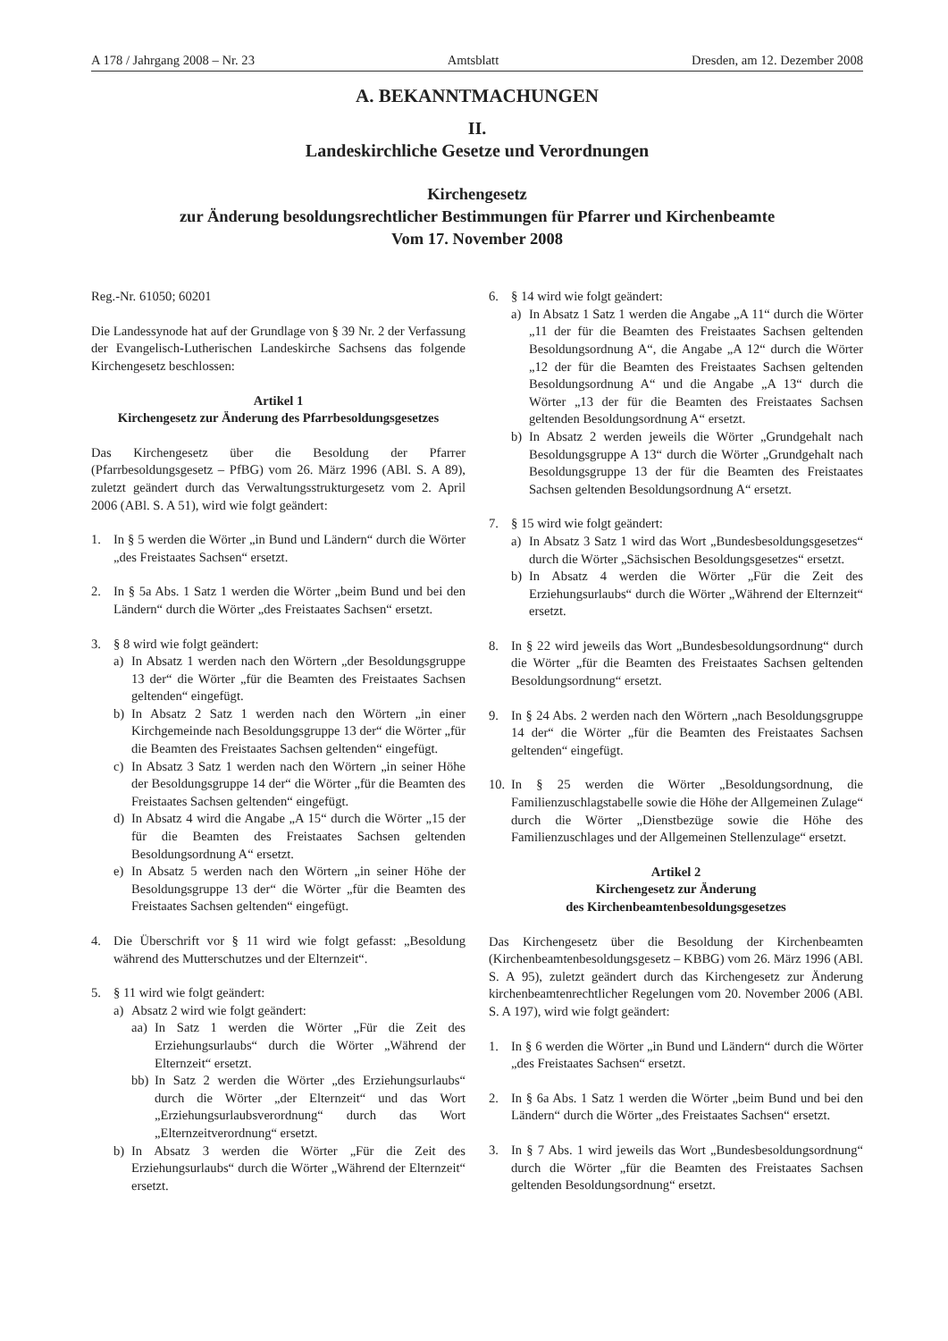A 178 / Jahrgang 2008 – Nr. 23 Amtsblatt Dresden, am 12. Dezember 2008
A. BEKANNTMACHUNGEN
II.
Landeskirchliche Gesetze und Verordnungen
Kirchengesetz
zur Änderung besoldungsrechtlicher Bestimmungen für Pfarrer und Kirchenbeamte
Vom 17. November 2008
Reg.-Nr. 61050; 60201
Die Landessynode hat auf der Grundlage von § 39 Nr. 2 der Verfassung der Evangelisch-Lutherischen Landeskirche Sachsens das folgende Kirchengesetz beschlossen:
Artikel 1
Kirchengesetz zur Änderung des Pfarrbesoldungsgesetzes
Das Kirchengesetz über die Besoldung der Pfarrer (Pfarrbesoldungsgesetz – PfBG) vom 26. März 1996 (ABl. S. A 89), zuletzt geändert durch das Verwaltungsstrukturgesetz vom 2. April 2006 (ABl. S. A 51), wird wie folgt geändert:
1. In § 5 werden die Wörter „in Bund und Ländern“ durch die Wörter „des Freistaates Sachsen“ ersetzt.
2. In § 5a Abs. 1 Satz 1 werden die Wörter „beim Bund und bei den Ländern“ durch die Wörter „des Freistaates Sachsen“ ersetzt.
3. § 8 wird wie folgt geändert:
a) In Absatz 1 werden nach den Wörtern „der Besoldungsgruppe 13 der“ die Wörter „für die Beamten des Freistaates Sachsen geltenden“ eingefügt.
b) In Absatz 2 Satz 1 werden nach den Wörtern „in einer Kirchgemeinde nach Besoldungsgruppe 13 der“ die Wörter „für die Beamten des Freistaates Sachsen geltenden“ eingefügt.
c) In Absatz 3 Satz 1 werden nach den Wörtern „in seiner Höhe der Besoldungsgruppe 14 der“ die Wörter „für die Beamten des Freistaates Sachsen geltenden“ eingefügt.
d) In Absatz 4 wird die Angabe „A 15“ durch die Wörter „15 der für die Beamten des Freistaates Sachsen geltenden Besoldungsordnung A“ ersetzt.
e) In Absatz 5 werden nach den Wörtern „in seiner Höhe der Besoldungsgruppe 13 der“ die Wörter „für die Beamten des Freistaates Sachsen geltenden“ eingefügt.
4. Die Überschrift vor § 11 wird wie folgt gefasst: „Besoldung während des Mutterschutzes und der Elternzeit“.
5. § 11 wird wie folgt geändert:
a) Absatz 2 wird wie folgt geändert:
aa)
In Satz 1 werden die Wörter „Für die Zeit des Erziehungsurlaubs“ durch die Wörter „Während der Elternzeit“ ersetzt.
bb)
In Satz 2 werden die Wörter „des Erziehungsurlaubs“ durch die Wörter „der Elternzeit“ und das Wort „Erziehungsurlaubsverordnung“ durch das Wort „Elternzeitverordnung“ ersetzt.
b) In Absatz 3 werden die Wörter „Für die Zeit des Erziehungsurlaubs“ durch die Wörter „Während der Elternzeit“ ersetzt.
6. § 14 wird wie folgt geändert:
a) In Absatz 1 Satz 1 werden die Angabe „A 11“ durch die Wörter „11 der für die Beamten des Freistaates Sachsen geltenden Besoldungsordnung A“, die Angabe „A 12“ durch die Wörter „12 der für die Beamten des Freistaates Sachsen geltenden Besoldungsordnung A“ und die Angabe „A 13“ durch die Wörter „13 der für die Beamten des Freistaates Sachsen geltenden Besoldungsordnung A“ ersetzt.
b) In Absatz 2 werden jeweils die Wörter „Grundgehalt nach Besoldungsgruppe A 13“ durch die Wörter „Grundgehalt nach Besoldungsgruppe 13 der für die Beamten des Freistaates Sachsen geltenden Besoldungsordnung A“ ersetzt.
7. § 15 wird wie folgt geändert:
a) In Absatz 3 Satz 1 wird das Wort „Bundesbesoldungsgesetzes“ durch die Wörter „Sächsischen Besoldungsgesetzes“ ersetzt.
b) In Absatz 4 werden die Wörter „Für die Zeit des Erziehungsurlaubs“ durch die Wörter „Während der Elternzeit“ ersetzt.
8. In § 22 wird jeweils das Wort „Bundesbesoldungsordnung“ durch die Wörter „für die Beamten des Freistaates Sachsen geltenden Besoldungsordnung“ ersetzt.
9. In § 24 Abs. 2 werden nach den Wörtern „nach Besoldungsgruppe 14 der“ die Wörter „für die Beamten des Freistaates Sachsen geltenden“ eingefügt.
10.
In § 25 werden die Wörter „Besoldungsordnung, die Familienzuschlagstabelle sowie die Höhe der Allgemeinen Zulage“ durch die Wörter „Dienstbezüge sowie die Höhe des Familienzuschlages und der Allgemeinen Stellenzulage“ ersetzt.
Artikel 2
Kirchengesetz zur Änderung
des Kirchenbeamtenbesoldungsgesetzes
Das Kirchengesetz über die Besoldung der Kirchenbeamten (Kirchenbeamtenbesoldungsgesetz – KBBG) vom 26. März 1996 (ABl. S. A 95), zuletzt geändert durch das Kirchengesetz zur Änderung kirchenbeamtenrechtlicher Regelungen vom 20. November 2006 (ABl. S. A 197), wird wie folgt geändert:
1. In § 6 werden die Wörter „in Bund und Ländern“ durch die Wörter „des Freistaates Sachsen“ ersetzt.
2. In § 6a Abs. 1 Satz 1 werden die Wörter „beim Bund und bei den Ländern“ durch die Wörter „des Freistaates Sachsen“ ersetzt.
3. In § 7 Abs. 1 wird jeweils das Wort „Bundesbesoldungsordnung“ durch die Wörter „für die Beamten des Freistaates Sachsen geltenden Besoldungsordnung“ ersetzt.